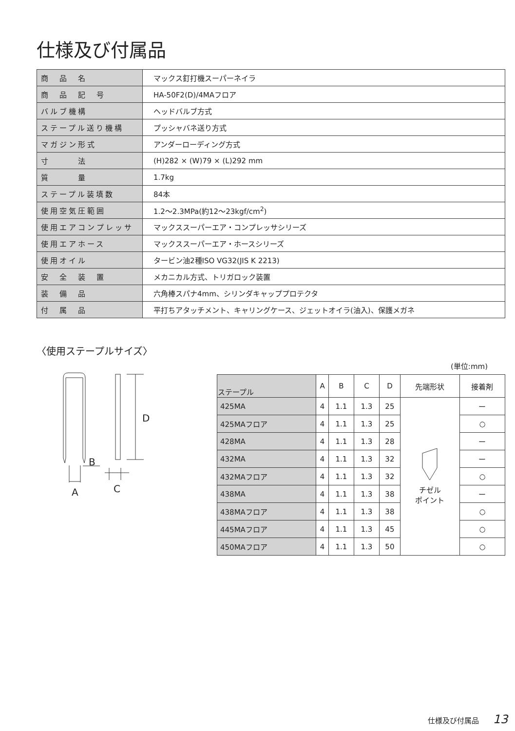仕様及び付属品
| 商 品 名 | マックス釘打機スーパーネイラ |
| 商 品 記 号 | HA-50F2(D)/4MAフロア |
| バルブ機構 | ヘッドバルブ方式 |
| ステープル送り機構 | プッシャバネ送り方式 |
| マガジン形式 | アンダーローディング方式 |
| 寸 法 | (H)282 × (W)79 × (L)292 mm |
| 質 量 | 1.7kg |
| ステープル装填数 | 84本 |
| 使用空気圧範囲 | 1.2〜2.3MPa(約12〜23kgf/cm<sup>2</sup>) |
| 使用エアコンプレッサ | マックススーパーエア・コンプレッサシリーズ |
| 使用エアホース | マックススーパーエア・ホースシリーズ |
| 使用オイル | タービン油2種ISO VG32(JIS K 2213) |
| 安 全 装 置 | メカニカル方式、トリガロック装置 |
| 装 備 品 | 六角棒スパナ4mm、シリンダキャッププロテクタ |
| 付 属 品 | 平打ちアタッチメント、キャリングケース、ジェットオイラ(油入)、保護メガネ |
〈使用ステープルサイズ〉
D
B
A
C
(単位:mm)
| ステープル | A | B | C | D | 先端形状 | 接着剤 |
| --- | --- | --- | --- | --- | --- | --- |
| 425MA | 4 | 1.1 | 1.3 | 25 | チゼル ポイント | ー |
| 425MAフロア | 4 | 1.1 | 1.3 | 25 | | ○ |
| 428MA | 4 | 1.1 | 1.3 | 28 | | ー |
| 432MA | 4 | 1.1 | 1.3 | 32 | | ー |
| 432MAフロア | 4 | 1.1 | 1.3 | 32 | | ○ |
| 438MA | 4 | 1.1 | 1.3 | 38 | | ー |
| 438MAフロア | 4 | 1.1 | 1.3 | 38 | | ○ |
| 445MAフロア | 4 | 1.1 | 1.3 | 45 | | ○ |
| 450MAフロア | 4 | 1.1 | 1.3 | 50 | | ○ |
仕様及び付属品 13